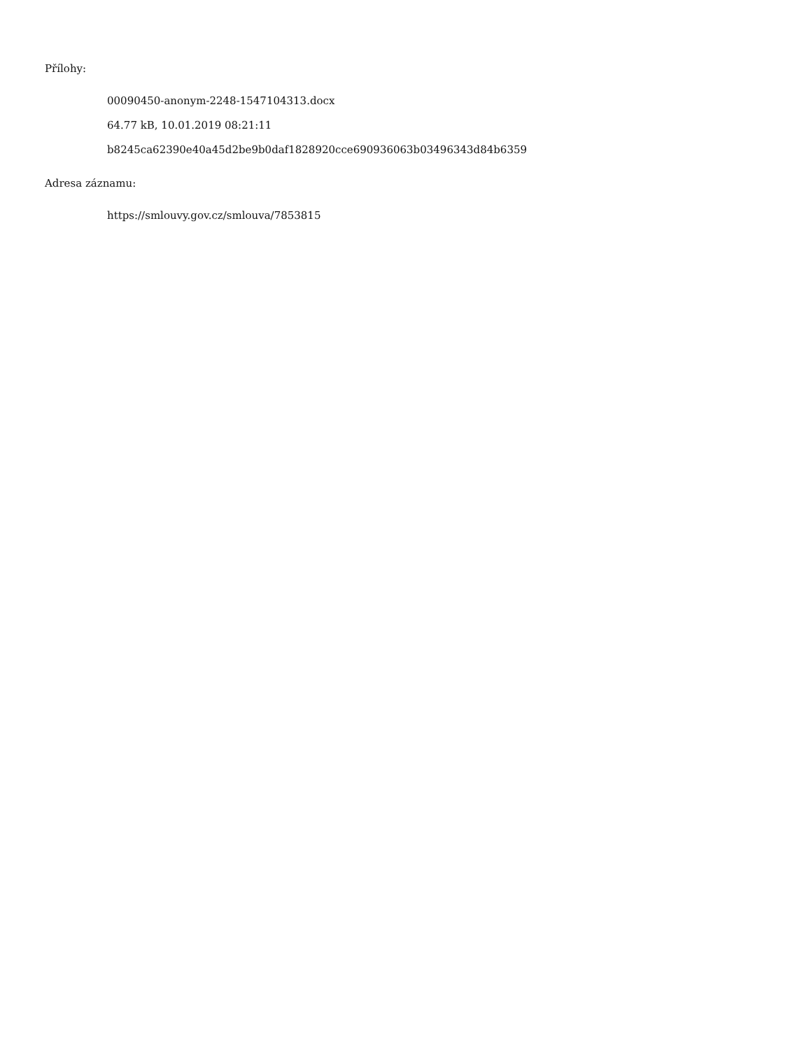Přílohy:
00090450-anonym-2248-1547104313.docx
64.77 kB, 10.01.2019 08:21:11
b8245ca62390e40a45d2be9b0daf1828920cce690936063b03496343d84b6359
Adresa záznamu:
https://smlouvy.gov.cz/smlouva/7853815